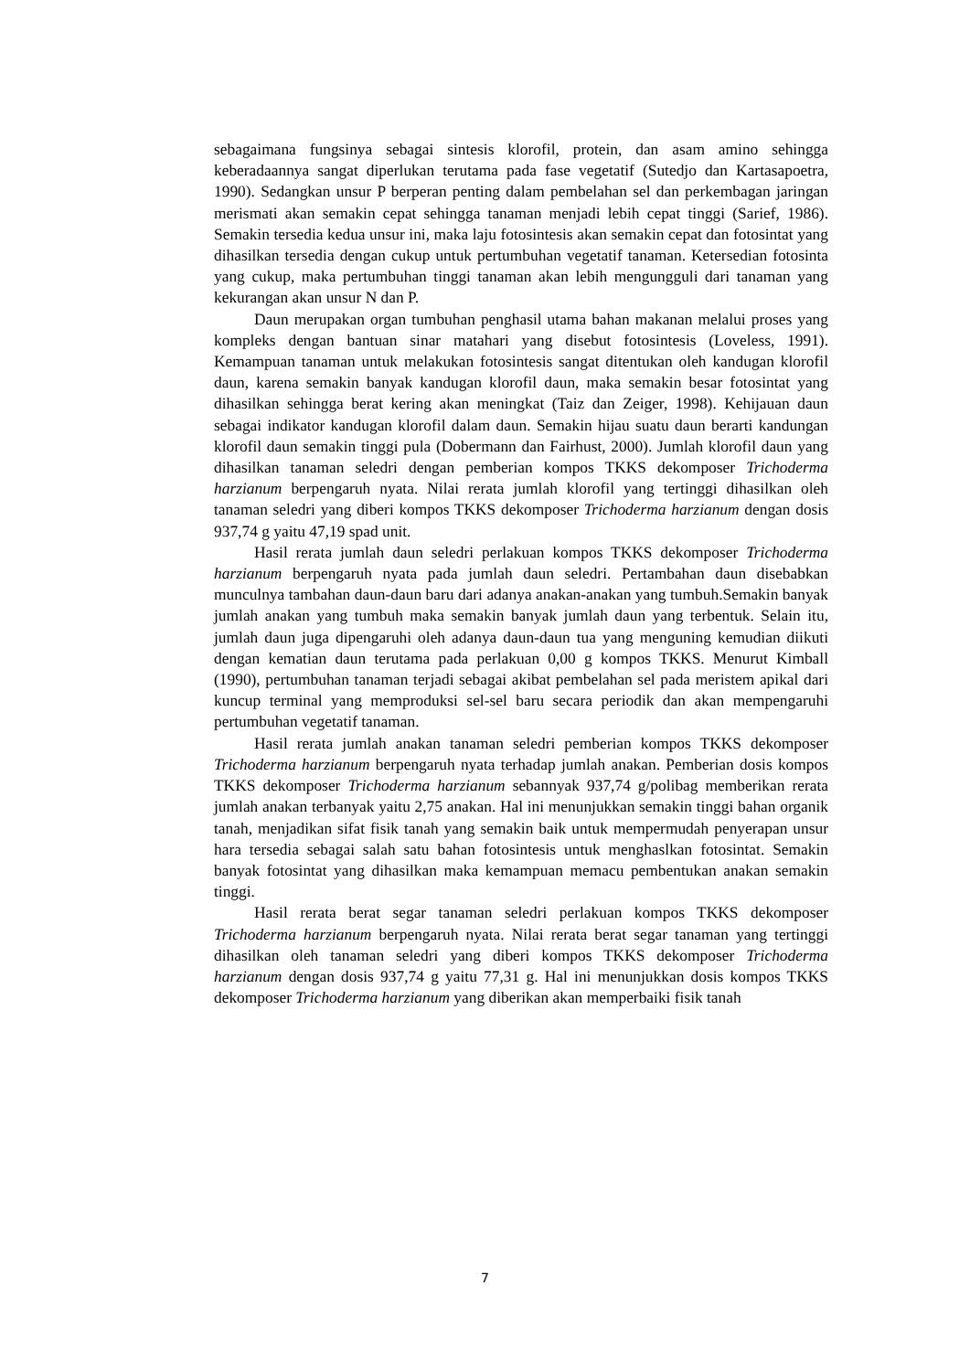sebagaimana fungsinya sebagai sintesis klorofil, protein, dan asam amino sehingga keberadaannya sangat diperlukan terutama pada fase vegetatif (Sutedjo dan Kartasapoetra, 1990). Sedangkan unsur P berperan penting dalam pembelahan sel dan perkembagan jaringan merismati akan semakin cepat sehingga tanaman menjadi lebih cepat tinggi (Sarief, 1986). Semakin tersedia kedua unsur ini, maka laju fotosintesis akan semakin cepat dan fotosintat yang dihasilkan tersedia dengan cukup untuk pertumbuhan vegetatif tanaman. Ketersedian fotosinta yang cukup, maka pertumbuhan tinggi tanaman akan lebih mengungguli dari tanaman yang kekurangan akan unsur N dan P.
Daun merupakan organ tumbuhan penghasil utama bahan makanan melalui proses yang kompleks dengan bantuan sinar matahari yang disebut fotosintesis (Loveless, 1991). Kemampuan tanaman untuk melakukan fotosintesis sangat ditentukan oleh kandugan klorofil daun, karena semakin banyak kandugan klorofil daun, maka semakin besar fotosintat yang dihasilkan sehingga berat kering akan meningkat (Taiz dan Zeiger, 1998). Kehijauan daun sebagai indikator kandugan klorofil dalam daun. Semakin hijau suatu daun berarti kandungan klorofil daun semakin tinggi pula (Dobermann dan Fairhust, 2000). Jumlah klorofil daun yang dihasilkan tanaman seledri dengan pemberian kompos TKKS dekomposer Trichoderma harzianum berpengaruh nyata. Nilai rerata jumlah klorofil yang tertinggi dihasilkan oleh tanaman seledri yang diberi kompos TKKS dekomposer Trichoderma harzianum dengan dosis 937,74 g yaitu 47,19 spad unit.
Hasil rerata jumlah daun seledri perlakuan kompos TKKS dekomposer Trichoderma harzianum berpengaruh nyata pada jumlah daun seledri. Pertambahan daun disebabkan munculnya tambahan daun-daun baru dari adanya anakan-anakan yang tumbuh.Semakin banyak jumlah anakan yang tumbuh maka semakin banyak jumlah daun yang terbentuk. Selain itu, jumlah daun juga dipengaruhi oleh adanya daun-daun tua yang menguning kemudian diikuti dengan kematian daun terutama pada perlakuan 0,00 g kompos TKKS. Menurut Kimball (1990), pertumbuhan tanaman terjadi sebagai akibat pembelahan sel pada meristem apikal dari kuncup terminal yang memproduksi sel-sel baru secara periodik dan akan mempengaruhi pertumbuhan vegetatif tanaman.
Hasil rerata jumlah anakan tanaman seledri pemberian kompos TKKS dekomposer Trichoderma harzianum berpengaruh nyata terhadap jumlah anakan. Pemberian dosis kompos TKKS dekomposer Trichoderma harzianum sebannyak 937,74 g/polibag memberikan rerata jumlah anakan terbanyak yaitu 2,75 anakan. Hal ini menunjukkan semakin tinggi bahan organik tanah, menjadikan sifat fisik tanah yang semakin baik untuk mempermudah penyerapan unsur hara tersedia sebagai salah satu bahan fotosintesis untuk menghaslkan fotosintat. Semakin banyak fotosintat yang dihasilkan maka kemampuan memacu pembentukan anakan semakin tinggi.
Hasil rerata berat segar tanaman seledri perlakuan kompos TKKS dekomposer Trichoderma harzianum berpengaruh nyata. Nilai rerata berat segar tanaman yang tertinggi dihasilkan oleh tanaman seledri yang diberi kompos TKKS dekomposer Trichoderma harzianum dengan dosis 937,74 g yaitu 77,31 g. Hal ini menunjukkan dosis kompos TKKS dekomposer Trichoderma harzianum yang diberikan akan memperbaiki fisik tanah
7